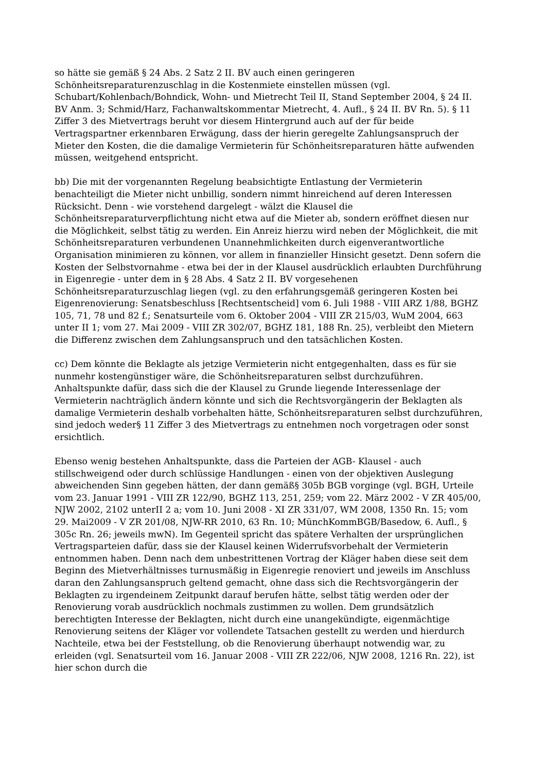so hätte sie gemäß § 24 Abs. 2 Satz 2 II. BV auch einen geringeren Schönheitsreparaturenzuschlag in die Kostenmiete einstellen müssen (vgl. Schubart/Kohlenbach/Bohndick, Wohn- und Mietrecht Teil II, Stand September 2004, § 24 II. BV Anm. 3; Schmid/Harz, Fachanwaltskommentar Mietrecht, 4. Aufl., § 24 II. BV Rn. 5). § 11 Ziffer 3 des Mietvertrags beruht vor diesem Hintergrund auch auf der für beide Vertragspartner erkennbaren Erwägung, dass der hierin geregelte Zahlungsanspruch der Mieter den Kosten, die die damalige Vermieterin für Schönheitsreparaturen hätte aufwenden müssen, weitgehend entspricht.
bb) Die mit der vorgenannten Regelung beabsichtigte Entlastung der Vermieterin benachteiligt die Mieter nicht unbillig, sondern nimmt hinreichend auf deren Interessen Rücksicht. Denn - wie vorstehend dargelegt - wälzt die Klausel die Schönheitsreparaturverpflichtung nicht etwa auf die Mieter ab, sondern eröffnet diesen nur die Möglichkeit, selbst tätig zu werden. Ein Anreiz hierzu wird neben der Möglichkeit, die mit Schönheitsreparaturen verbundenen Unannehmlichkeiten durch eigenverantwortliche Organisation minimieren zu können, vor allem in finanzieller Hinsicht gesetzt. Denn sofern die Kosten der Selbstvornahme - etwa bei der in der Klausel ausdrücklich erlaubten Durchführung in Eigenregie - unter dem in § 28 Abs. 4 Satz 2 II. BV vorgesehenen Schönheitsreparaturzuschlag liegen (vgl. zu den erfahrungsgemäß geringeren Kosten bei Eigenrenovierung: Senatsbeschluss [Rechtsentscheid] vom 6. Juli 1988 - VIII ARZ 1/88, BGHZ 105, 71, 78 und 82 f.; Senatsurteile vom 6. Oktober 2004 - VIII ZR 215/03, WuM 2004, 663 unter II 1; vom 27. Mai 2009 - VIII ZR 302/07, BGHZ 181, 188 Rn. 25), verbleibt den Mietern die Differenz zwischen dem Zahlungsanspruch und den tatsächlichen Kosten.
cc) Dem könnte die Beklagte als jetzige Vermieterin nicht entgegenhalten, dass es für sie nunmehr kostengünstiger wäre, die Schönheitsreparaturen selbst durchzuführen. Anhaltspunkte dafür, dass sich die der Klausel zu Grunde liegende Interessenlage der Vermieterin nachträglich ändern könnte und sich die Rechtsvorgängerin der Beklagten als damalige Vermieterin deshalb vorbehalten hätte, Schönheitsreparaturen selbst durchzuführen, sind jedoch weder§ 11 Ziffer 3 des Mietvertrags zu entnehmen noch vorgetragen oder sonst ersichtlich.
Ebenso wenig bestehen Anhaltspunkte, dass die Parteien der AGB- Klausel - auch stillschweigend oder durch schlüssige Handlungen - einen von der objektiven Auslegung abweichenden Sinn gegeben hätten, der dann gemäß§ 305b BGB vorginge (vgl. BGH, Urteile vom 23. Januar 1991 - VIII ZR 122/90, BGHZ 113, 251, 259; vom 22. März 2002 - V ZR 405/00, NJW 2002, 2102 unterII 2 a; vom 10. Juni 2008 - XI ZR 331/07, WM 2008, 1350 Rn. 15; vom 29. Mai2009 - V ZR 201/08, NJW-RR 2010, 63 Rn. 10; MünchKommBGB/Basedow, 6. Aufl., § 305c Rn. 26; jeweils mwN). Im Gegenteil spricht das spätere Verhalten der ursprünglichen Vertragsparteien dafür, dass sie der Klausel keinen Widerrufsvorbehalt der Vermieterin entnommen haben. Denn nach dem unbestrittenen Vortrag der Kläger haben diese seit dem Beginn des Mietverhältnisses turnusmäßig in Eigenregie renoviert und jeweils im Anschluss daran den Zahlungsanspruch geltend gemacht, ohne dass sich die Rechtsvorgängerin der Beklagten zu irgendeinem Zeitpunkt darauf berufen hätte, selbst tätig werden oder der Renovierung vorab ausdrücklich nochmals zustimmen zu wollen. Dem grundsätzlich berechtigten Interesse der Beklagten, nicht durch eine unangekündigte, eigenmächtige Renovierung seitens der Kläger vor vollendete Tatsachen gestellt zu werden und hierdurch Nachteile, etwa bei der Feststellung, ob die Renovierung überhaupt notwendig war, zu erleiden (vgl. Senatsurteil vom 16. Januar 2008 - VIII ZR 222/06, NJW 2008, 1216 Rn. 22), ist hier schon durch die